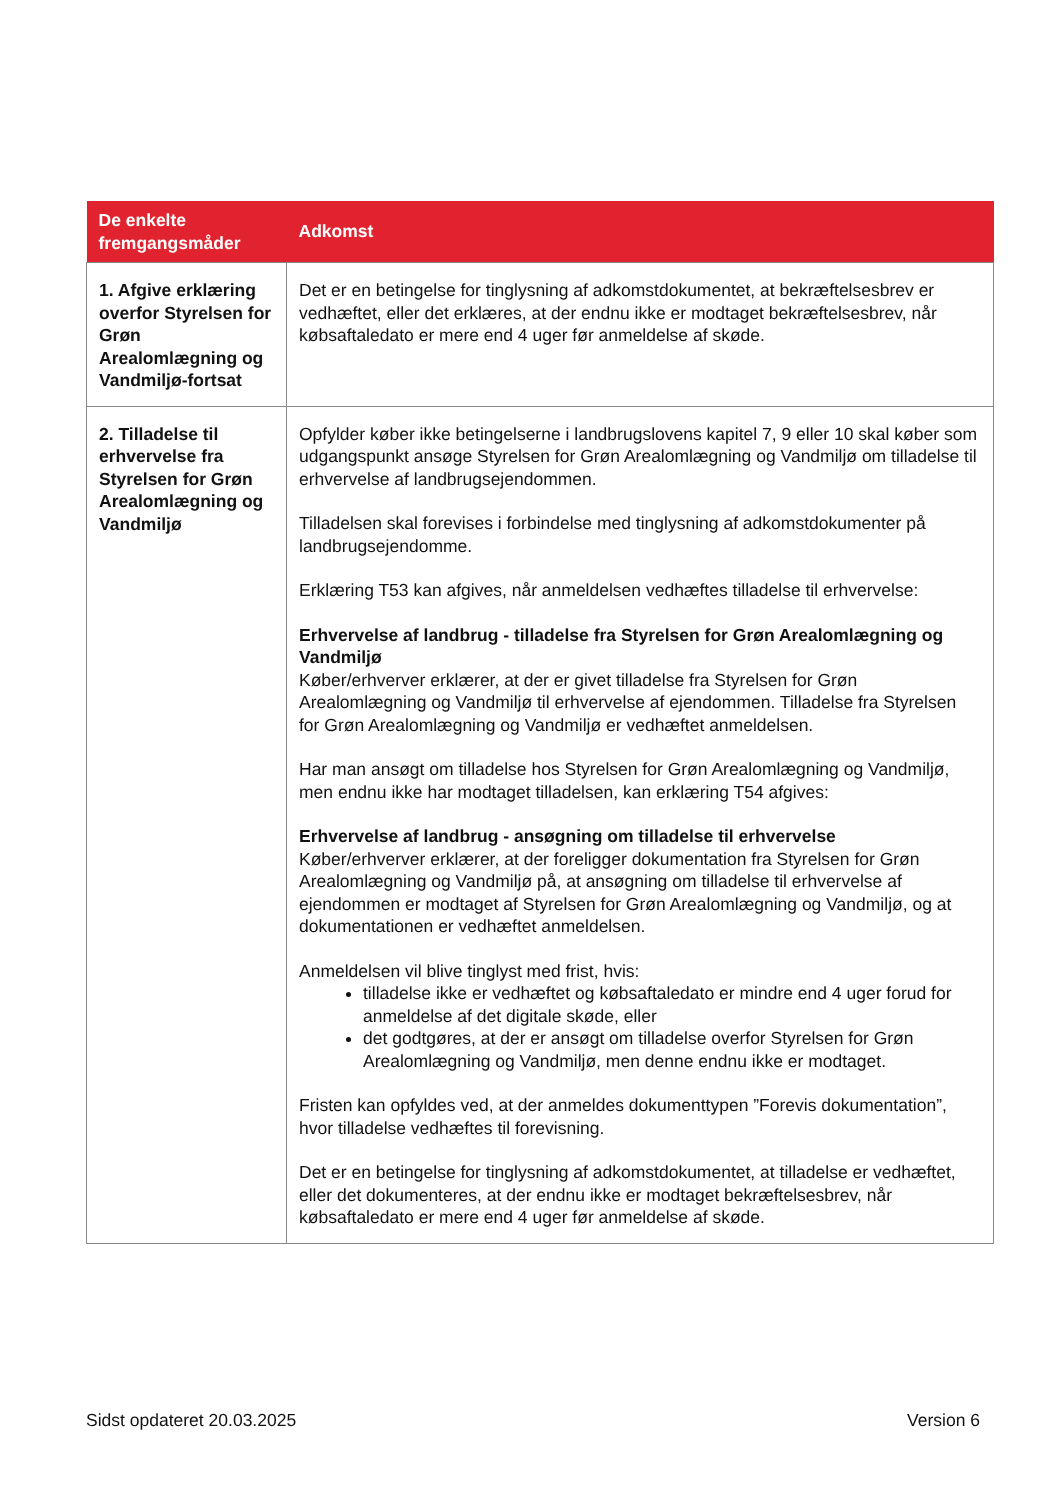| De enkelte fremgangsmåder | Adkomst |
| --- | --- |
| 1. Afgive erklæring overfor Styrelsen for Grøn Arealomlægning og Vandmiljø-fortsat | Det er en betingelse for tinglysning af adkomstdokumentet, at bekræftelsesbrev er vedhæftet, eller det erklæres, at der endnu ikke er modtaget bekræftelsesbrev, når købsaftaledato er mere end 4 uger før anmeldelse af skøde. |
| 2. Tilladelse til erhvervelse fra Styrelsen for Grøn Arealomlægning og Vandmiljø | Opfylder køber ikke betingelserne i landbrugslovens kapitel 7, 9 eller 10 skal køber som udgangspunkt ansøge Styrelsen for Grøn Arealomlægning og Vandmiljø om tilladelse til erhvervelse af landbrugsejendommen. Tilladelsen skal forevises i forbindelse med tinglysning af adkomstdokumenter på landbrugsejendomme. Erklæring T53 kan afgives, når anmeldelsen vedhæftes tilladelse til erhvervelse: Erhvervelse af landbrug - tilladelse fra Styrelsen for Grøn Arealomlægning og Vandmiljø Køber/erhverver erklærer, at der er givet tilladelse fra Styrelsen for Grøn Arealomlægning og Vandmiljø til erhvervelse af ejendommen. Tilladelse fra Styrelsen for Grøn Arealomlægning og Vandmiljø er vedhæftet anmeldelsen. Har man ansøgt om tilladelse hos Styrelsen for Grøn Arealomlægning og Vandmiljø, men endnu ikke har modtaget tilladelsen, kan erklæring T54 afgives: Erhvervelse af landbrug - ansøgning om tilladelse til erhvervelse Køber/erhverver erklærer, at der foreligger dokumentation fra Styrelsen for Grøn Arealomlægning og Vandmiljø på, at ansøgning om tilladelse til erhvervelse af ejendommen er modtaget af Styrelsen for Grøn Arealomlægning og Vandmiljø, og at dokumentationen er vedhæftet anmeldelsen. Anmeldelsen vil blive tinglyst med frist, hvis: tilladelse ikke er vedhæftet og købsaftaledato er mindre end 4 uger forud for anmeldelse af det digitale skøde, eller det godtgøres, at der er ansøgt om tilladelse overfor Styrelsen for Grøn Arealomlægning og Vandmiljø, men denne endnu ikke er modtaget. Fristen kan opfyldes ved, at der anmeldes dokumenttypen ”Forevis dokumentation”, hvor tilladelse vedhæftes til forevisning. Det er en betingelse for tinglysning af adkomstdokumentet, at tilladelse er vedhæftet, eller det dokumenteres, at der endnu ikke er modtaget bekræftelsesbrev, når købsaftaledato er mere end 4 uger før anmeldelse af skøde. |
Sidst opdateret 20.03.2025 Version 6